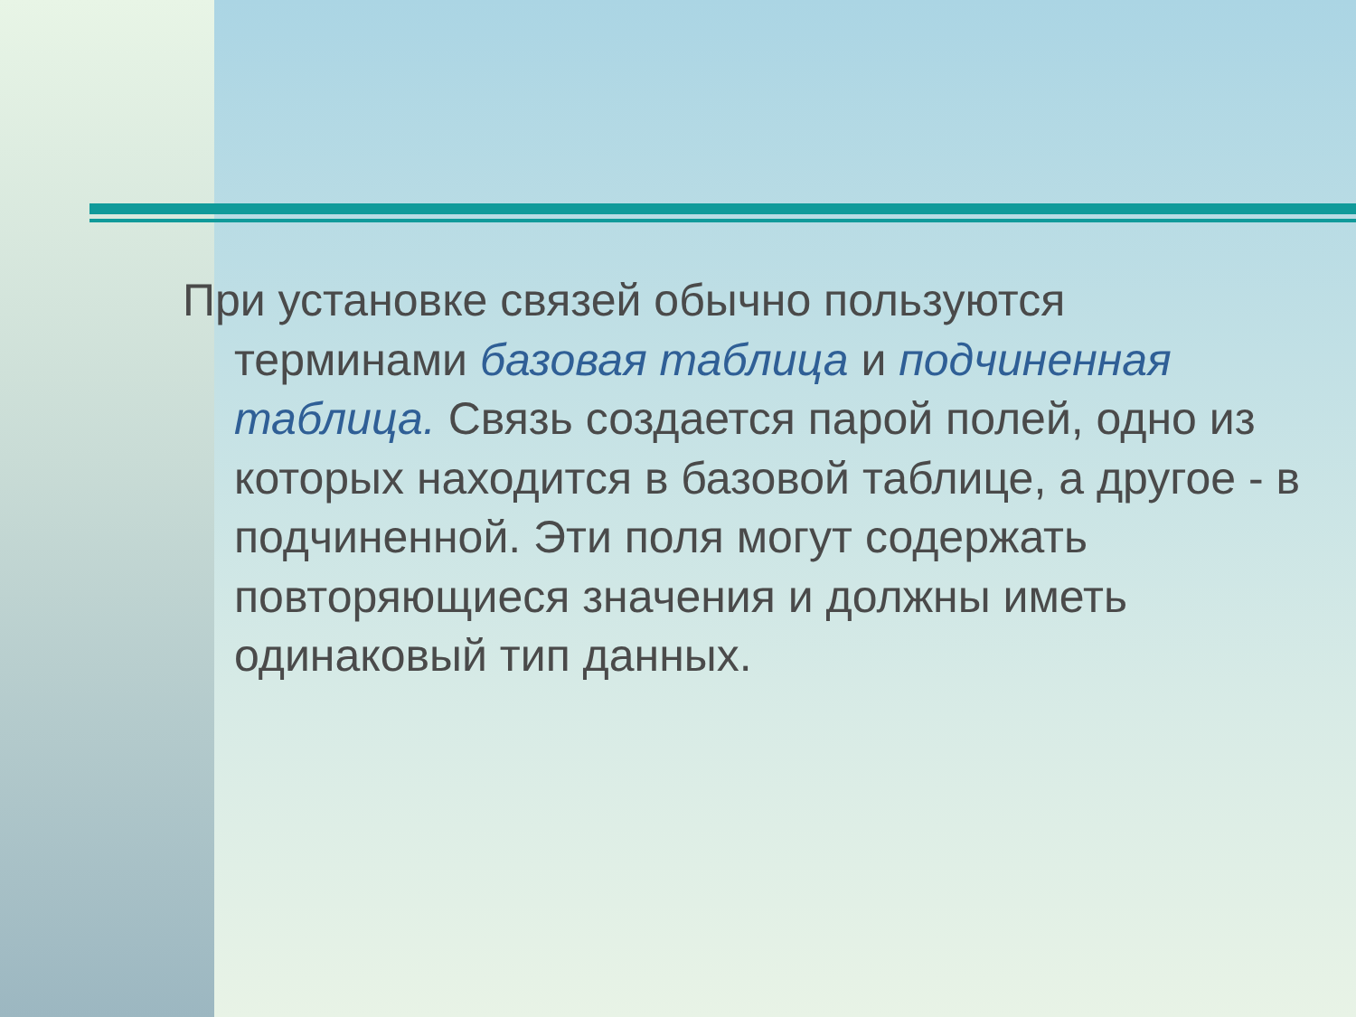При установке связей обычно пользуются терминами базовая таблица и подчиненная таблица. Связь создается парой полей, одно из которых находится в базовой таблице, а другое - в подчиненной. Эти поля могут содержать повторяющиеся значения и должны иметь одинаковый тип данных.